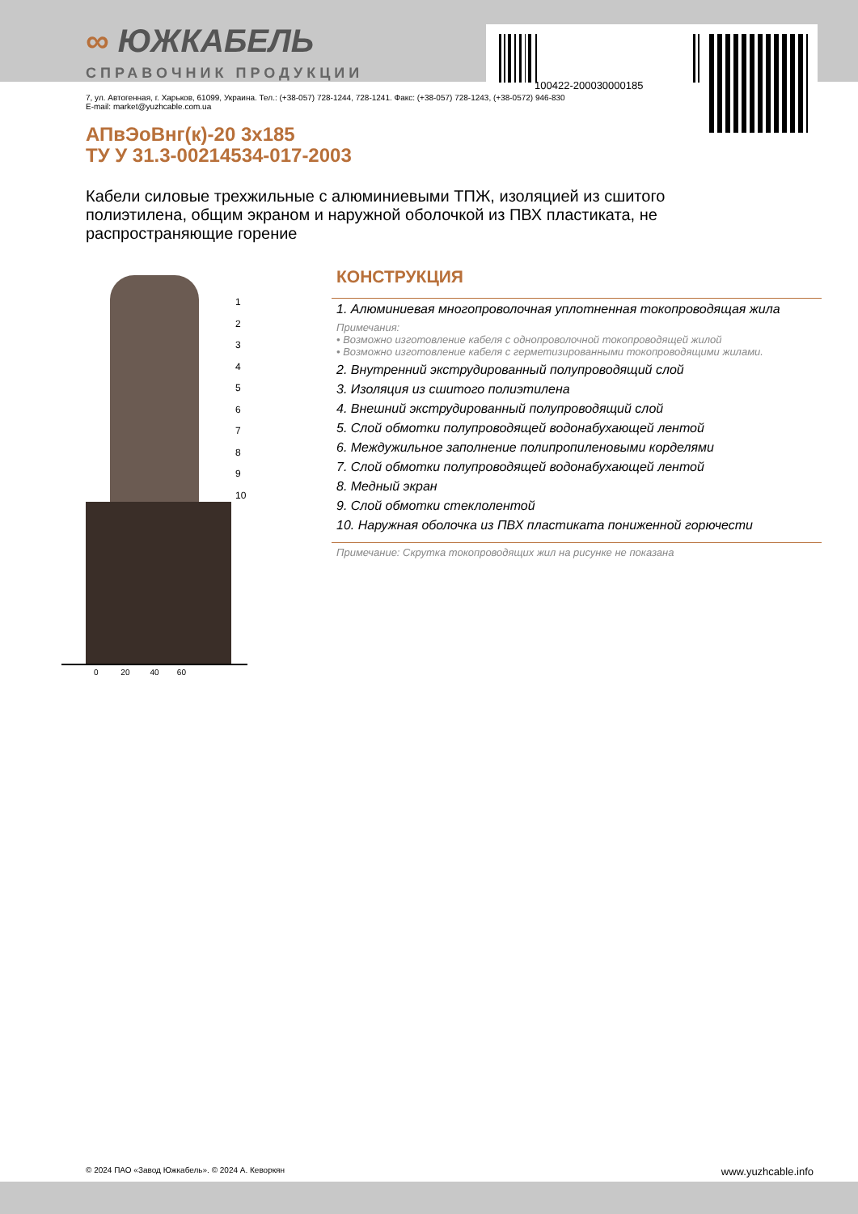100422-200030000185
∞ ЮЖКАБЕЛЬ
СПРАВОЧНИК ПРОДУКЦИИ
7, ул. Автогенная, г. Харьков, 61099, Украина. Тел.: (+38-057) 728-1244, 728-1241. Факс: (+38-057) 728-1243, (+38-0572) 946-830
E-mail: market@yuzhcable.com.ua
АПвЭоВнг(к)-20 3х185
ТУ У 31.3-00214534-017-2003
Кабели силовые трехжильные с алюминиевыми ТПЖ, изоляцией из сшитого полиэтилена, общим экраном и наружной оболочкой из ПВХ пластиката, не распространяющие горение
0 20 40 60
1
2
3
4
5
6
7
8
9
10
КОНСТРУКЦИЯ
1. Алюминиевая многопроволочная уплотненная токопроводящая жила
Примечания:
• Возможно изготовление кабеля с однопроволочной токопроводящей жилой
• Возможно изготовление кабеля с герметизированными токопроводящими жилами.
2. Внутренний экструдированный полупроводящий слой
3. Изоляция из сшитого полиэтилена
4. Внешний экструдированный полупроводящий слой
5. Слой обмотки полупроводящей водонабухающей лентой
6. Междужильное заполнение полипропиленовыми корделями
7. Слой обмотки полупроводящей водонабухающей лентой
8. Медный экран
9. Слой обмотки стеклолентой
10. Наружная оболочка из ПВХ пластиката пониженной горючести
Примечание: Скрутка токопроводящих жил на рисунке не показана
© 2024 ПАО «Завод Южкабель». © 2024 А. Кеворкян www.yuzhcable.info